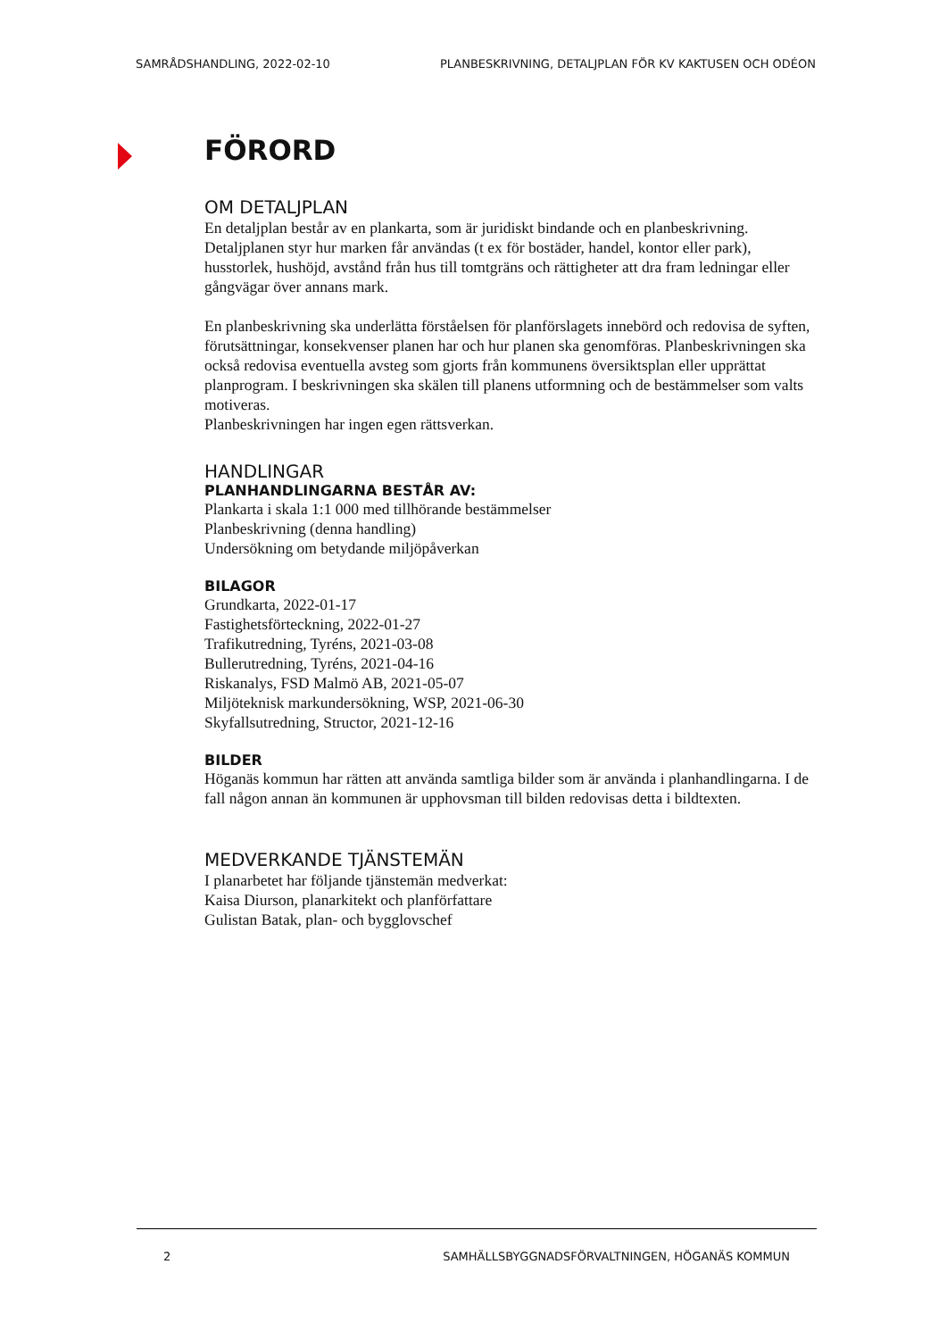SAMRÅDSHANDLING, 2022-02-10 PLANBESKRIVNING, DETALJPLAN FÖR KV KAKTUSEN OCH ODÉON
FÖRORD
OM DETALJPLAN
En detaljplan består av en plankarta, som är juridiskt bindande och en planbeskrivning. Detaljplanen styr hur marken får användas (t ex för bostäder, handel, kontor eller park), husstorlek, hushöjd, avstånd från hus till tomtgräns och rättigheter att dra fram ledningar eller gångvägar över annans mark.
En planbeskrivning ska underlätta förståelsen för planförslagets innebörd och redovisa de syften, förutsättningar, konsekvenser planen har och hur planen ska genomföras. Planbeskrivningen ska också redovisa eventuella avsteg som gjorts från kommunens översiktsplan eller upprättat planprogram. I beskrivningen ska skälen till planens utformning och de bestämmelser som valts motiveras.
Planbeskrivningen har ingen egen rättsverkan.
HANDLINGAR
PLANHANDLINGARNA BESTÅR AV:
Plankarta i skala 1:1 000 med tillhörande bestämmelser
Planbeskrivning (denna handling)
Undersökning om betydande miljöpåverkan
BILAGOR
Grundkarta, 2022-01-17
Fastighetsförteckning, 2022-01-27
Trafikutredning, Tyréns, 2021-03-08
Bullerutredning, Tyréns, 2021-04-16
Riskanalys, FSD Malmö AB, 2021-05-07
Miljöteknisk markundersökning, WSP, 2021-06-30
Skyfallsutredning, Structor, 2021-12-16
BILDER
Höganäs kommun har rätten att använda samtliga bilder som är använda i planhandlingarna. I de fall någon annan än kommunen är upphovsman till bilden redovisas detta i bildtexten.
MEDVERKANDE TJÄNSTEMÄN
I planarbetet har följande tjänstemän medverkat:
Kaisa Diurson, planarkitekt och planförfattare
Gulistan Batak, plan- och bygglovschef
2 SAMHÄLLSBYGGNADSFÖRVALTNINGEN, HÖGANÄS KOMMUN